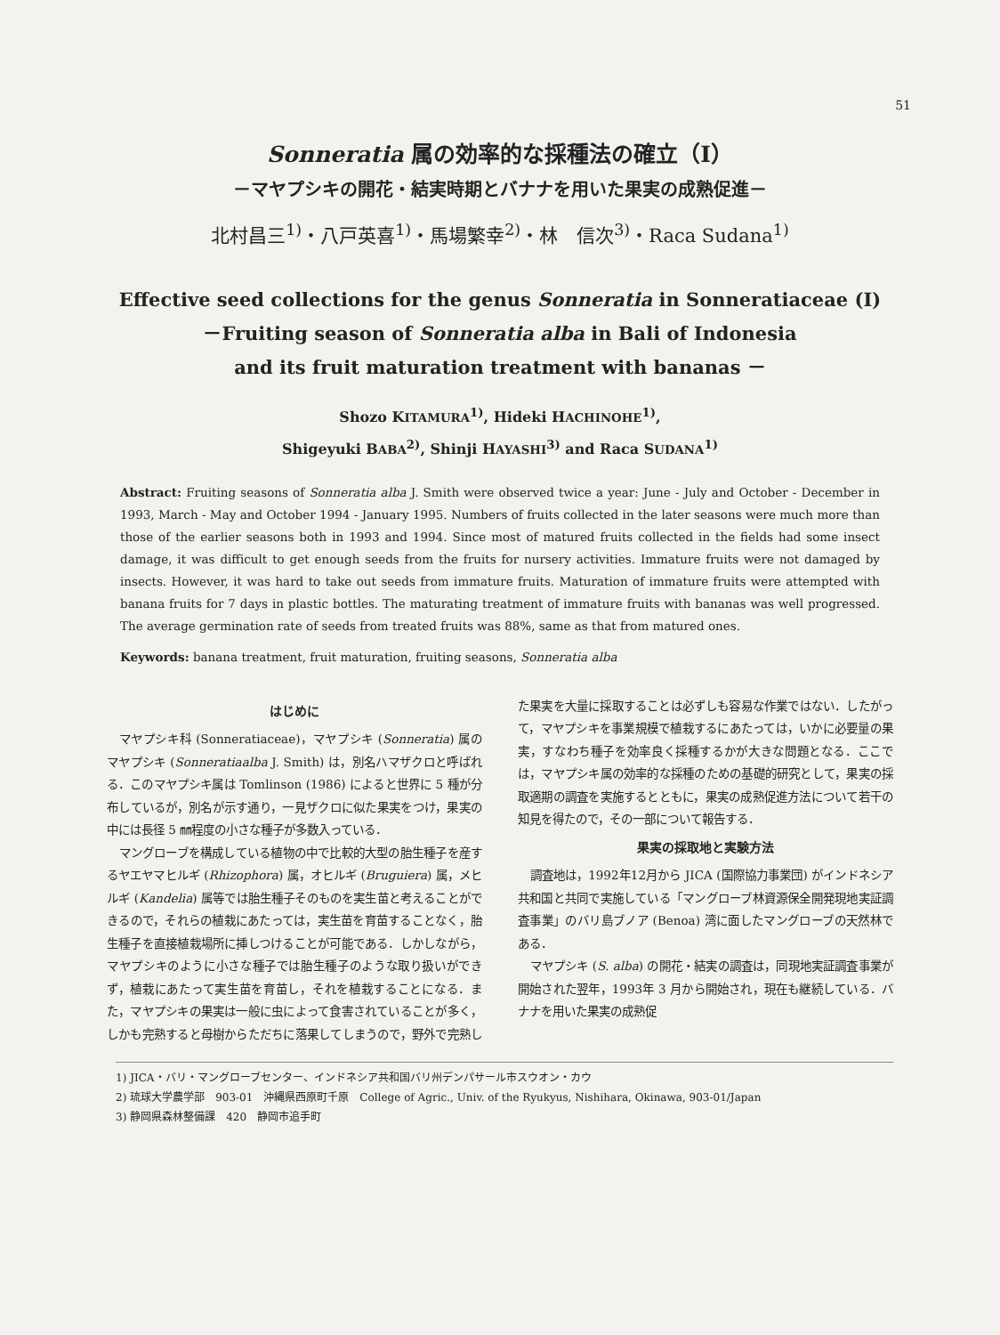51
Sonneratia 属の効率的な採種法の確立（I）
－マヤプシキの開花・結実時期とバナナを用いた果実の成熟促進－
北村昌三<sup>1)</sup>・八戸英喜<sup>1)</sup>・馬場繁幸<sup>2)</sup>・林　信次<sup>3)</sup>・Raca Sudana<sup>1)</sup>
Effective seed collections for the genus Sonneratia in Sonneratiaceae (I)
－Fruiting season of Sonneratia alba in Bali of Indonesia
and its fruit maturation treatment with bananas －
Shozo KITAMURA<sup>1)</sup>, Hideki HACHINOHE<sup>1)</sup>,
Shigeyuki BABA<sup>2)</sup>, Shinji HAYASHI<sup>3)</sup> and Raca SUDANA<sup>1)</sup>
Abstract: Fruiting seasons of Sonneratia alba J. Smith were observed twice a year: June - July and October - December in 1993, March - May and October 1994 - January 1995. Numbers of fruits collected in the later seasons were much more than those of the earlier seasons both in 1993 and 1994. Since most of matured fruits collected in the fields had some insect damage, it was difficult to get enough seeds from the fruits for nursery activities. Immature fruits were not damaged by insects. However, it was hard to take out seeds from immature fruits. Maturation of immature fruits were attempted with banana fruits for 7 days in plastic bottles. The maturating treatment of immature fruits with bananas was well progressed. The average germination rate of seeds from treated fruits was 88%, same as that from matured ones.
Keywords: banana treatment, fruit maturation, fruiting seasons, Sonneratia alba
はじめに
マヤプシキ科 (Sonneratiaceae)，マヤプシキ (Sonneratia) 属のマヤプシキ (Sonneratiaalba J. Smith) は，別名ハマザクロと呼ばれる．このマヤプシキ属は Tomlinson (1986) によると世界に 5 種が分布しているが，別名が示す通り，一見ザクロに似た果実をつけ，果実の中には長径 5 ㎜程度の小さな種子が多数入っている．
マングローブを構成している植物の中で比較的大型の胎生種子を産するヤエヤマヒルギ (Rhizophora) 属，オヒルギ (Bruguiera) 属，メヒルギ (Kandelia) 属等では胎生種子そのものを実生苗と考えることができるので，それらの植栽にあたっては，実生苗を育苗することなく，胎生種子を直接植栽場所に挿しつけることが可能である．しかしながら，マヤプシキのように小さな種子では胎生種子のような取り扱いができず，植栽にあたって実生苗を育苗し，それを植栽することになる．また，マヤプシキの果実は一般に虫によって食害されていることが多く，しかも完熟すると母樹からただちに落果してしまうので，野外で完熟した果実を大量に採取することは必ずしも容易な作業ではない．したがって，マヤプシキを事業規模で植栽するにあたっては，いかに必要量の果実，すなわち種子を効率良く採種するかが大きな問題となる．ここでは，マヤプシキ属の効率的な採種のための基礎的研究として，果実の採取適期の調査を実施するとともに，果実の成熟促進方法について若干の知見を得たので，その一部について報告する．
果実の採取地と実験方法
調査地は，1992年12月から JICA (国際協力事業団) がインドネシア共和国と共同で実施している「マングローブ林資源保全開発現地実証調査事業」のバリ島ブノア (Benoa) 湾に面したマングローブの天然林である．
マヤプシキ (S. alba) の開花・結実の調査は，同現地実証調査事業が開始された翌年，1993年 3 月から開始され，現在も継続している．バナナを用いた果実の成熟促
1) JICA・バリ・マングローブセンター、インドネシア共和国バリ州デンパサール市スウオン・カウ
2) 琉球大学農学部　903-01　沖縄県西原町千原　College of Agric., Univ. of the Ryukyus, Nishihara, Okinawa, 903-01/Japan
3) 静岡県森林整備課　420　静岡市追手町